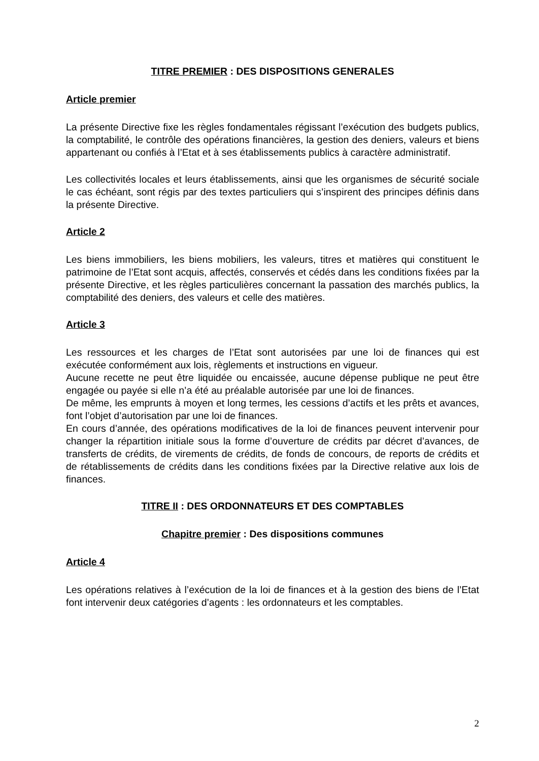TITRE PREMIER : DES DISPOSITIONS GENERALES
Article premier
La présente Directive fixe les règles fondamentales régissant l’exécution des budgets publics, la comptabilité, le contrôle des opérations financières, la gestion des deniers, valeurs et biens appartenant ou confiés à l’Etat et à ses établissements publics à caractère administratif.
Les collectivités locales et leurs établissements, ainsi que les organismes de sécurité sociale le cas échéant, sont régis par des textes particuliers qui s’inspirent des principes définis dans la présente Directive.
Article 2
Les biens immobiliers, les biens mobiliers, les valeurs, titres et matières qui constituent le patrimoine de l’Etat sont acquis, affectés, conservés et cédés dans les conditions fixées par la présente Directive, et les règles particulières concernant la passation des marchés publics, la comptabilité des deniers, des valeurs et celle des matières.
Article 3
Les ressources et les charges de l’Etat sont autorisées par une loi de finances qui est exécutée conformément aux lois, règlements et instructions en vigueur.
Aucune recette ne peut être liquidée ou encaissée, aucune dépense publique ne peut être engagée ou payée si elle n’a été au préalable autorisée par une loi de finances.
De même, les emprunts à moyen et long termes, les cessions d’actifs et les prêts et avances, font l’objet d’autorisation par une loi de finances.
En cours d’année, des opérations modificatives de la loi de finances peuvent intervenir pour changer la répartition initiale sous la forme d’ouverture de crédits par décret d’avances, de transferts de crédits, de virements de crédits, de fonds de concours, de reports de crédits et de rétablissements de crédits dans les conditions fixées par la Directive relative aux lois de finances.
TITRE II : DES ORDONNATEURS ET DES COMPTABLES
Chapitre premier : Des dispositions communes
Article 4
Les opérations relatives à l’exécution de la loi de finances et à la gestion des biens de l’Etat font intervenir deux catégories d’agents : les ordonnateurs et les comptables.
2